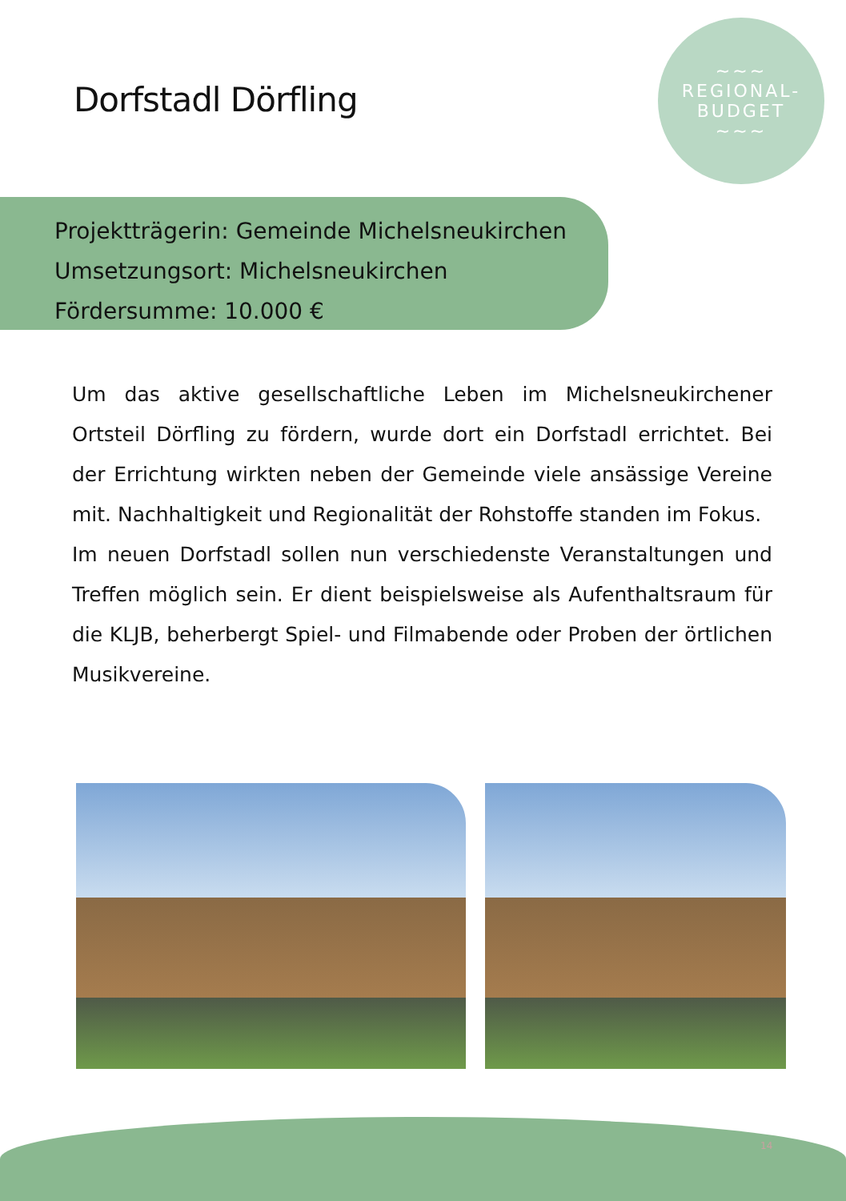Dorfstadl Dörfling
~~~
REGIONAL-
BUDGET
~~~
Projektträgerin: Gemeinde Michelsneukirchen
Umsetzungsort: Michelsneukirchen
Fördersumme: 10.000 €
Um das aktive gesellschaftliche Leben im Michelsneukirchener Ortsteil Dörfling zu fördern, wurde dort ein Dorfstadl errichtet. Bei der Errichtung wirkten neben der Gemeinde viele ansässige Vereine mit. Nachhaltigkeit und Regionalität der Rohstoffe standen im Fokus.
Im neuen Dorfstadl sollen nun verschiedenste Veranstaltungen und Treffen möglich sein. Er dient beispielsweise als Aufenthaltsraum für die KLJB, beherbergt Spiel- und Filmabende oder Proben der örtlichen Musikvereine.
14